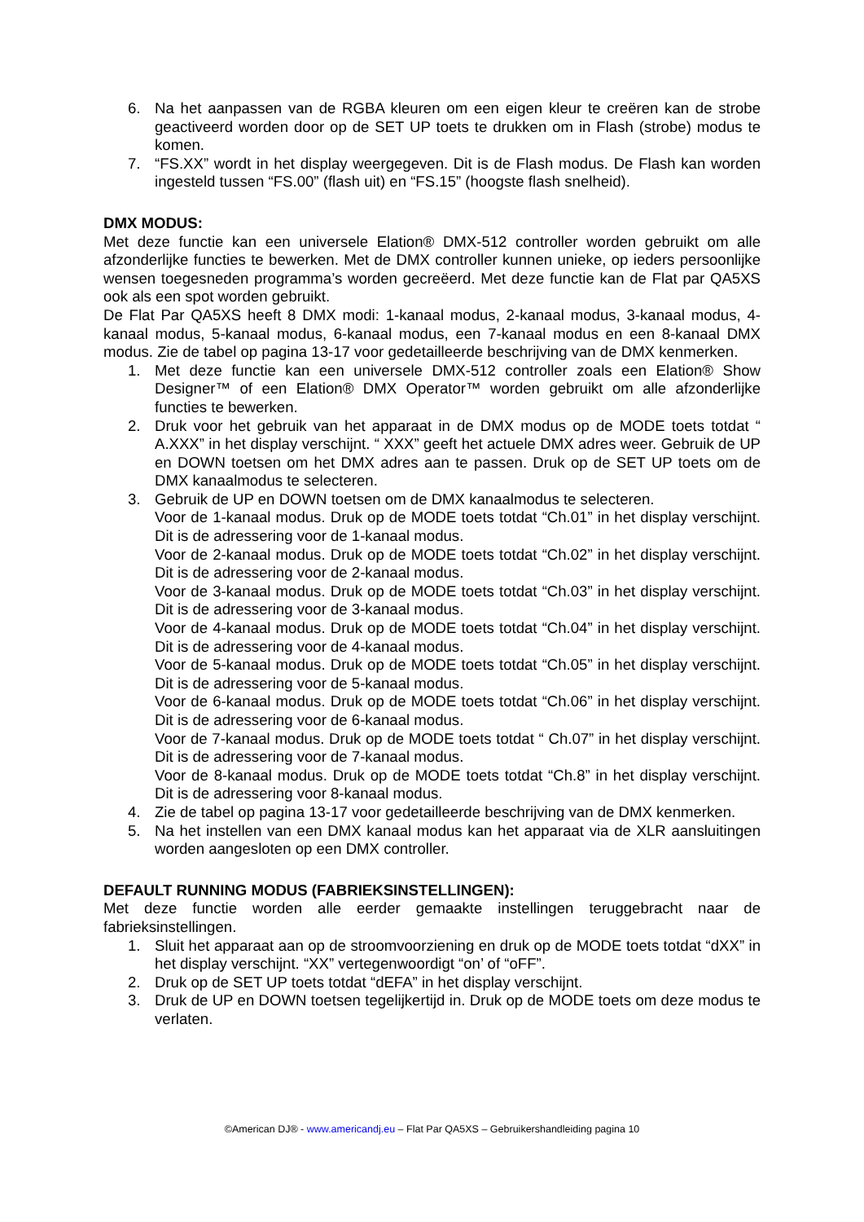6. Na het aanpassen van de RGBA kleuren om een eigen kleur te creëren kan de strobe geactiveerd worden door op de SET UP toets te drukken om in Flash (strobe) modus te komen.
7. “FS.XX” wordt in het display weergegeven. Dit is de Flash modus. De Flash kan worden ingesteld tussen “FS.00” (flash uit) en “FS.15” (hoogste flash snelheid).
DMX MODUS:
Met deze functie kan een universele Elation® DMX-512 controller worden gebruikt om alle afzonderlijke functies te bewerken. Met de DMX controller kunnen unieke, op ieders persoonlijke wensen toegesneden programma’s worden gecreëerd. Met deze functie kan de Flat par QA5XS ook als een spot worden gebruikt.
De Flat Par QA5XS heeft 8 DMX modi: 1-kanaal modus, 2-kanaal modus, 3-kanaal modus, 4-kanaal modus, 5-kanaal modus, 6-kanaal modus, een 7-kanaal modus en een 8-kanaal DMX modus. Zie de tabel op pagina 13-17 voor gedetailleerde beschrijving van de DMX kenmerken.
1. Met deze functie kan een universele DMX-512 controller zoals een Elation® Show Designer™ of een Elation® DMX Operator™ worden gebruikt om alle afzonderlijke functies te bewerken.
2. Druk voor het gebruik van het apparaat in de DMX modus op de MODE toets totdat “ A.XXX” in het display verschijnt. “ XXX” geeft het actuele DMX adres weer. Gebruik de UP en DOWN toetsen om het DMX adres aan te passen. Druk op de SET UP toets om de DMX kanaalmodus te selecteren.
3. Gebruik de UP en DOWN toetsen om de DMX kanaalmodus te selecteren.
Voor de 1-kanaal modus. Druk op de MODE toets totdat “Ch.01” in het display verschijnt. Dit is de adressering voor de 1-kanaal modus.
Voor de 2-kanaal modus. Druk op de MODE toets totdat “Ch.02” in het display verschijnt. Dit is de adressering voor de 2-kanaal modus.
Voor de 3-kanaal modus. Druk op de MODE toets totdat “Ch.03” in het display verschijnt. Dit is de adressering voor de 3-kanaal modus.
Voor de 4-kanaal modus. Druk op de MODE toets totdat “Ch.04” in het display verschijnt. Dit is de adressering voor de 4-kanaal modus.
Voor de 5-kanaal modus. Druk op de MODE toets totdat “Ch.05” in het display verschijnt. Dit is de adressering voor de 5-kanaal modus.
Voor de 6-kanaal modus. Druk op de MODE toets totdat “Ch.06” in het display verschijnt. Dit is de adressering voor de 6-kanaal modus.
Voor de 7-kanaal modus. Druk op de MODE toets totdat “ Ch.07” in het display verschijnt. Dit is de adressering voor de 7-kanaal modus.
Voor de 8-kanaal modus. Druk op de MODE toets totdat “Ch.8” in het display verschijnt. Dit is de adressering voor 8-kanaal modus.
4. Zie de tabel op pagina 13-17 voor gedetailleerde beschrijving van de DMX kenmerken.
5. Na het instellen van een DMX kanaal modus kan het apparaat via de XLR aansluitingen worden aangesloten op een DMX controller.
DEFAULT RUNNING MODUS (FABRIEKSINSTELLINGEN):
Met deze functie worden alle eerder gemaakte instellingen teruggebracht naar de fabrieksinstellingen.
1. Sluit het apparaat aan op de stroomvoorziening en druk op de MODE toets totdat “dXX” in het display verschijnt. “XX” vertegenwoordigt “on’ of “oFF”.
2. Druk op de SET UP toets totdat “dEFA” in het display verschijnt.
3. Druk de UP en DOWN toetsen tegelijkertijd in. Druk op de MODE toets om deze modus te verlaten.
©American DJ® - www.americandj.eu – Flat Par QA5XS – Gebruikershandleiding pagina 10